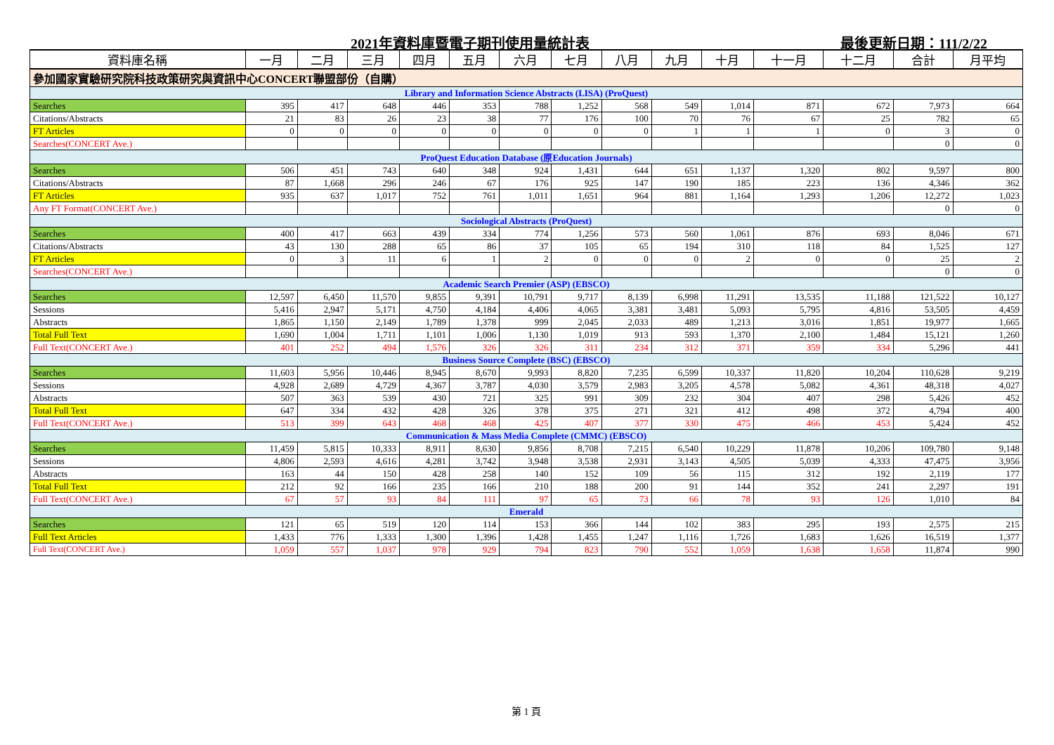2021年資料庫暨電子期刊使用量統計表 最後更新日期：111/2/22
| 資料庫名稱 | 一月 | 二月 | 三月 | 四月 | 五月 | 六月 | 七月 | 八月 | 九月 | 十月 | 十一月 | 十二月 | 合計 | 月平均 |
| --- | --- | --- | --- | --- | --- | --- | --- | --- | --- | --- | --- | --- | --- | --- |
| 參加國家實驗研究院科技政策研究與資訊中心CONCERT聯盟部份（自購） | | | | | | | | | | | | | | |
| Library and Information Science Abstracts (LISA) (ProQuest) | | | | | | | | | | | | | | |
| Searches | 395 | 417 | 648 | 446 | 353 | 788 | 1,252 | 568 | 549 | 1,014 | 871 | 672 | 7,973 | 664 |
| Citations/Abstracts | 21 | 83 | 26 | 23 | 38 | 77 | 176 | 100 | 70 | 76 | 67 | 25 | 782 | 65 |
| FT Articles | 0 | 0 | 0 | 0 | 0 | 0 | 0 | 0 | 1 | 1 | 1 | 0 | 3 | 0 |
| Searches(CONCERT Ave.) | | | | | | | | | | | | | 0 | 0 |
| ProQuest Education Database (原Education Journals) | | | | | | | | | | | | | | |
| Searches | 506 | 451 | 743 | 640 | 348 | 924 | 1,431 | 644 | 651 | 1,137 | 1,320 | 802 | 9,597 | 800 |
| Citations/Abstracts | 87 | 1,668 | 296 | 246 | 67 | 176 | 925 | 147 | 190 | 185 | 223 | 136 | 4,346 | 362 |
| FT Articles | 935 | 637 | 1,017 | 752 | 761 | 1,011 | 1,651 | 964 | 881 | 1,164 | 1,293 | 1,206 | 12,272 | 1,023 |
| Any FT Format(CONCERT Ave.) | | | | | | | | | | | | | 0 | 0 |
| Sociological Abstracts (ProQuest) | | | | | | | | | | | | | | |
| Searches | 400 | 417 | 663 | 439 | 334 | 774 | 1,256 | 573 | 560 | 1,061 | 876 | 693 | 8,046 | 671 |
| Citations/Abstracts | 43 | 130 | 288 | 65 | 86 | 37 | 105 | 65 | 194 | 310 | 118 | 84 | 1,525 | 127 |
| FT Articles | 0 | 3 | 11 | 6 | 1 | 2 | 0 | 0 | 0 | 2 | 0 | 0 | 25 | 2 |
| Searches(CONCERT Ave.) | | | | | | | | | | | | | 0 | 0 |
| Academic Search Premier (ASP) (EBSCO) | | | | | | | | | | | | | | |
| Searches | 12,597 | 6,450 | 11,570 | 9,855 | 9,391 | 10,791 | 9,717 | 8,139 | 6,998 | 11,291 | 13,535 | 11,188 | 121,522 | 10,127 |
| Sessions | 5,416 | 2,947 | 5,171 | 4,750 | 4,184 | 4,406 | 4,065 | 3,381 | 3,481 | 5,093 | 5,795 | 4,816 | 53,505 | 4,459 |
| Abstracts | 1,865 | 1,150 | 2,149 | 1,789 | 1,378 | 999 | 2,045 | 2,033 | 489 | 1,213 | 3,016 | 1,851 | 19,977 | 1,665 |
| Total Full Text | 1,690 | 1,004 | 1,711 | 1,101 | 1,006 | 1,130 | 1,019 | 913 | 593 | 1,370 | 2,100 | 1,484 | 15,121 | 1,260 |
| Full Text(CONCERT Ave.) | 401 | 252 | 494 | 1,576 | 326 | 326 | 311 | 234 | 312 | 371 | 359 | 334 | 5,296 | 441 |
| Business Source Complete (BSC) (EBSCO) | | | | | | | | | | | | | | |
| Searches | 11,603 | 5,956 | 10,446 | 8,945 | 8,670 | 9,993 | 8,820 | 7,235 | 6,599 | 10,337 | 11,820 | 10,204 | 110,628 | 9,219 |
| Sessions | 4,928 | 2,689 | 4,729 | 4,367 | 3,787 | 4,030 | 3,579 | 2,983 | 3,205 | 4,578 | 5,082 | 4,361 | 48,318 | 4,027 |
| Abstracts | 507 | 363 | 539 | 430 | 721 | 325 | 991 | 309 | 232 | 304 | 407 | 298 | 5,426 | 452 |
| Total Full Text | 647 | 334 | 432 | 428 | 326 | 378 | 375 | 271 | 321 | 412 | 498 | 372 | 4,794 | 400 |
| Full Text(CONCERT Ave.) | 513 | 399 | 643 | 468 | 468 | 425 | 407 | 377 | 330 | 475 | 466 | 453 | 5,424 | 452 |
| Communication & Mass Media Complete (CMMC) (EBSCO) | | | | | | | | | | | | | | |
| Searches | 11,459 | 5,815 | 10,333 | 8,911 | 8,630 | 9,856 | 8,708 | 7,215 | 6,540 | 10,229 | 11,878 | 10,206 | 109,780 | 9,148 |
| Sessions | 4,806 | 2,593 | 4,616 | 4,281 | 3,742 | 3,948 | 3,538 | 2,931 | 3,143 | 4,505 | 5,039 | 4,333 | 47,475 | 3,956 |
| Abstracts | 163 | 44 | 150 | 428 | 258 | 140 | 152 | 109 | 56 | 115 | 312 | 192 | 2,119 | 177 |
| Total Full Text | 212 | 92 | 166 | 235 | 166 | 210 | 188 | 200 | 91 | 144 | 352 | 241 | 2,297 | 191 |
| Full Text(CONCERT Ave.) | 67 | 57 | 93 | 84 | 111 | 97 | 65 | 73 | 66 | 78 | 93 | 126 | 1,010 | 84 |
| Emerald | | | | | | | | | | | | | | |
| Searches | 121 | 65 | 519 | 120 | 114 | 153 | 366 | 144 | 102 | 383 | 295 | 193 | 2,575 | 215 |
| Full Text Articles | 1,433 | 776 | 1,333 | 1,300 | 1,396 | 1,428 | 1,455 | 1,247 | 1,116 | 1,726 | 1,683 | 1,626 | 16,519 | 1,377 |
| Full Text(CONCERT Ave.) | 1,059 | 557 | 1,037 | 978 | 929 | 794 | 823 | 790 | 552 | 1,059 | 1,638 | 1,658 | 11,874 | 990 |
第 1 頁